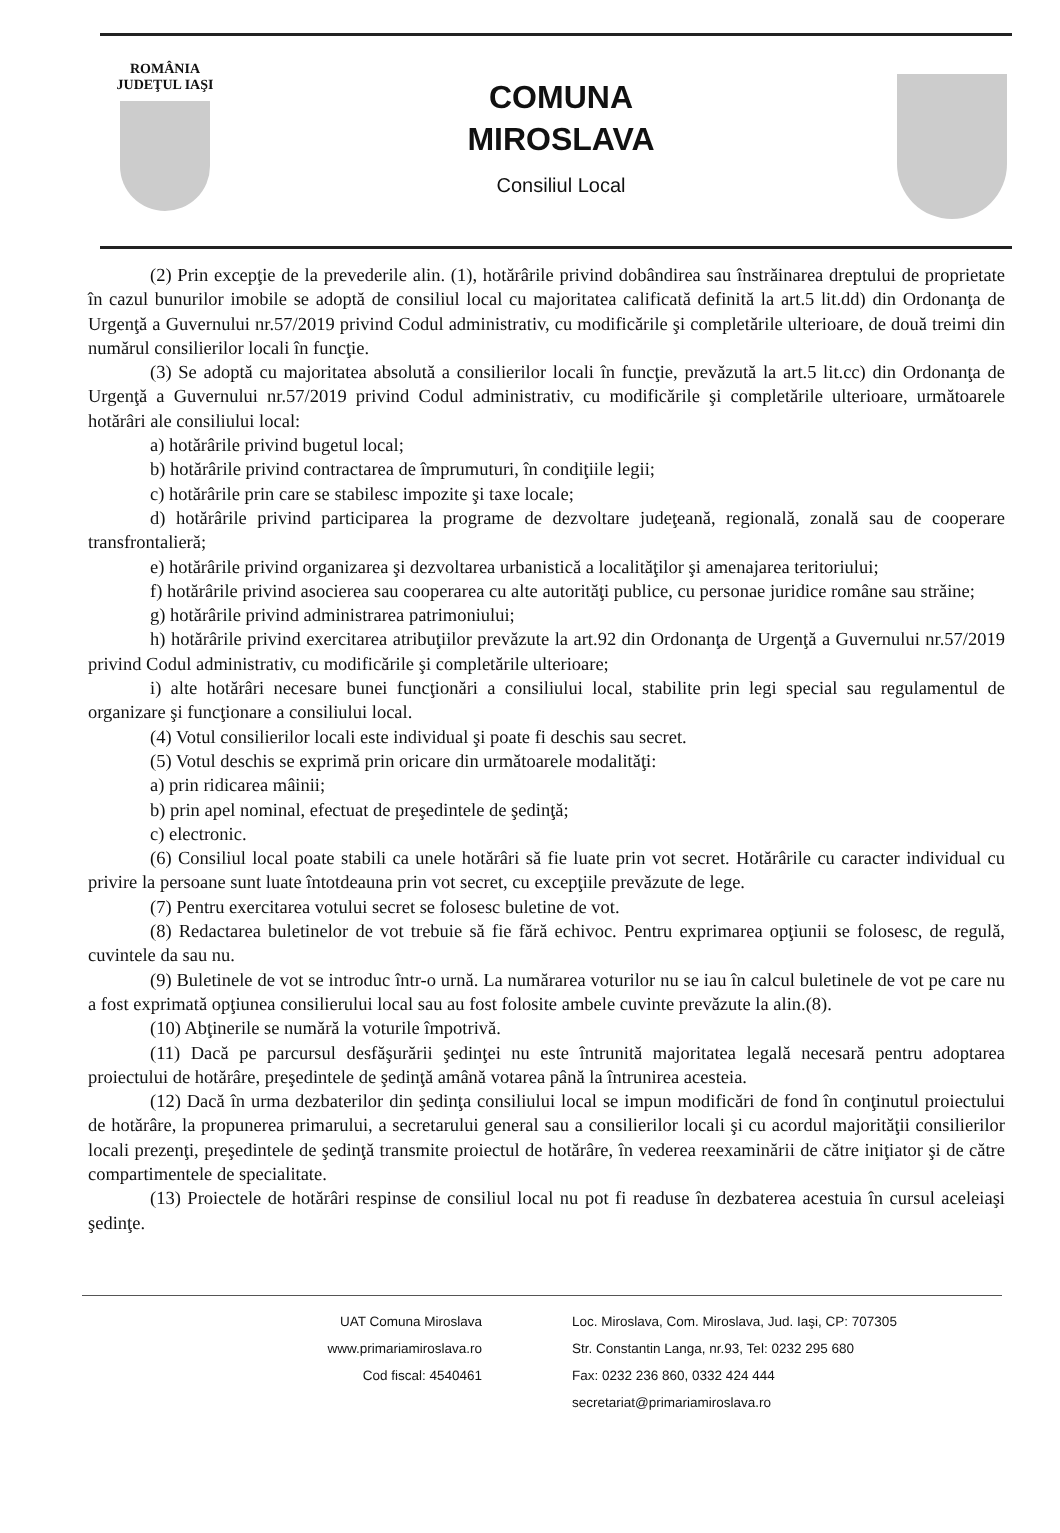ROMÂNIA
JUDEŢUL IAŞI
COMUNA
MIROSLAVA
Consiliul Local
(2) Prin excepţie de la prevederile alin. (1), hotărârile privind dobândirea sau înstrăinarea dreptului de proprietate în cazul bunurilor imobile se adoptă de consiliul local cu majoritatea calificată definită la art.5 lit.dd) din Ordonanţa de Urgenţă a Guvernului nr.57/2019 privind Codul administrativ, cu modificările şi completările ulterioare, de două treimi din numărul consilierilor locali în funcţie.
(3) Se adoptă cu majoritatea absolută a consilierilor locali în funcţie, prevăzută la art.5 lit.cc) din Ordonanţa de Urgenţă a Guvernului nr.57/2019 privind Codul administrativ, cu modificările şi completările ulterioare, următoarele hotărâri ale consiliului local:
a) hotărârile privind bugetul local;
b) hotărârile privind contractarea de împrumuturi, în condiţiile legii;
c) hotărârile prin care se stabilesc impozite şi taxe locale;
d) hotărârile privind participarea la programe de dezvoltare judeţeană, regională, zonală sau de cooperare transfrontalieră;
e) hotărârile privind organizarea şi dezvoltarea urbanistică a localităţilor şi amenajarea teritoriului;
f) hotărârile privind asocierea sau cooperarea cu alte autorităţi publice, cu personae juridice române sau străine;
g) hotărârile privind administrarea patrimoniului;
h) hotărârile privind exercitarea atribuţiilor prevăzute la art.92 din Ordonanţa de Urgenţă a Guvernului nr.57/2019 privind Codul administrativ, cu modificările şi completările ulterioare;
i) alte hotărâri necesare bunei funcţionări a consiliului local, stabilite prin legi special sau regulamentul de organizare şi funcţionare a consiliului local.
(4) Votul consilierilor locali este individual şi poate fi deschis sau secret.
(5) Votul deschis se exprimă prin oricare din următoarele modalităţi:
a) prin ridicarea mâinii;
b) prin apel nominal, efectuat de preşedintele de şedinţă;
c) electronic.
(6) Consiliul local poate stabili ca unele hotărâri să fie luate prin vot secret. Hotărârile cu caracter individual cu privire la persoane sunt luate întotdeauna prin vot secret, cu excepţiile prevăzute de lege.
(7) Pentru exercitarea votului secret se folosesc buletine de vot.
(8) Redactarea buletinelor de vot trebuie să fie fără echivoc. Pentru exprimarea opţiunii se folosesc, de regulă, cuvintele da sau nu.
(9) Buletinele de vot se introduc într-o urnă. La numărarea voturilor nu se iau în calcul buletinele de vot pe care nu a fost exprimată opţiunea consilierului local sau au fost folosite ambele cuvinte prevăzute la alin.(8).
(10) Abţinerile se numără la voturile împotrivă.
(11) Dacă pe parcursul desfăşurării şedinţei nu este întrunită majoritatea legală necesară pentru adoptarea proiectului de hotărâre, preşedintele de şedinţă amână votarea până la întrunirea acesteia.
(12) Dacă în urma dezbaterilor din şedinţa consiliului local se impun modificări de fond în conţinutul proiectului de hotărâre, la propunerea primarului, a secretarului general sau a consilierilor locali şi cu acordul majorităţii consilierilor locali prezenţi, preşedintele de şedinţă transmite proiectul de hotărâre, în vederea reexaminării de către iniţiator şi de către compartimentele de specialitate.
(13) Proiectele de hotărâri respinse de consiliul local nu pot fi readuse în dezbaterea acestuia în cursul aceleiaşi şedinţe.
UAT Comuna Miroslava
www.primariamiroslava.ro
Cod fiscal: 4540461
Loc. Miroslava, Com. Miroslava, Jud. Iaşi, CP: 707305
Str. Constantin Langa, nr.93, Tel: 0232 295 680
Fax: 0232 236 860, 0332 424 444
secretariat@primariamiroslava.ro